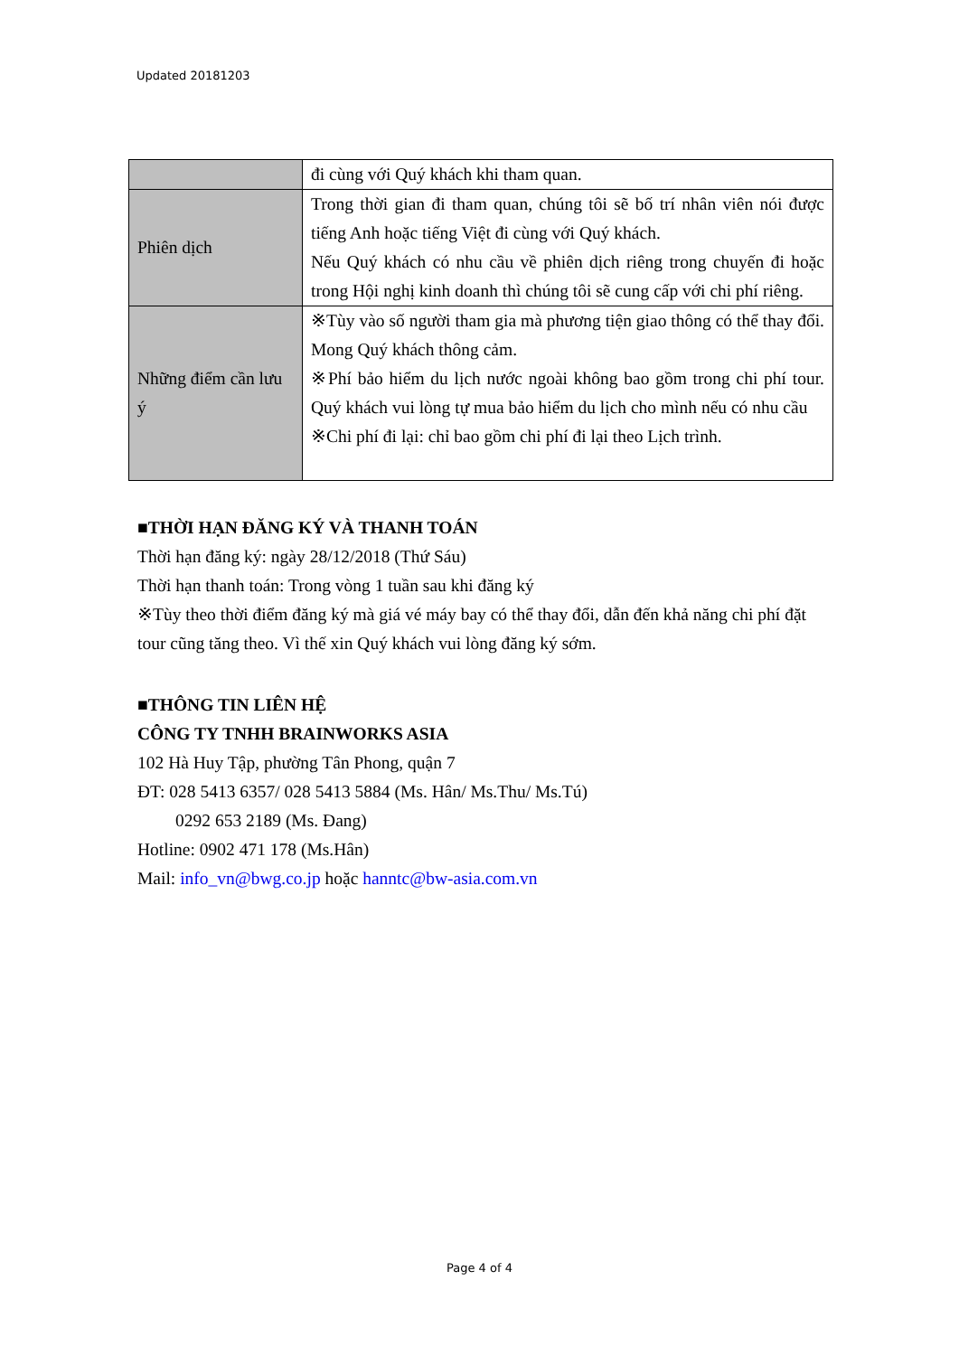Updated 20181203
| | đi cùng với Quý khách khi tham quan. |
| Phiên dịch | Trong thời gian đi tham quan, chúng tôi sẽ bố trí nhân viên nói được tiếng Anh hoặc tiếng Việt đi cùng với Quý khách. Nếu Quý khách có nhu cầu về phiên dịch riêng trong chuyến đi hoặc trong Hội nghị kinh doanh thì chúng tôi sẽ cung cấp với chi phí riêng. |
| Những điểm cần lưu ý | ※Tùy vào số người tham gia mà phương tiện giao thông có thể thay đổi. Mong Quý khách thông cảm. ※Phí bảo hiểm du lịch nước ngoài không bao gồm trong chi phí tour. Quý khách vui lòng tự mua bảo hiểm du lịch cho mình nếu có nhu cầu ※Chi phí đi lại: chỉ bao gồm chi phí đi lại theo Lịch trình. |
■THỜI HẠN ĐĂNG KÝ VÀ THANH TOÁN
Thời hạn đăng ký: ngày 28/12/2018 (Thứ Sáu)
Thời hạn thanh toán: Trong vòng 1 tuần sau khi đăng ký
※Tùy theo thời điểm đăng ký mà giá vé máy bay có thể thay đổi, dẫn đến khả năng chi phí đặt tour cũng tăng theo. Vì thế xin Quý khách vui lòng đăng ký sớm.
■THÔNG TIN LIÊN HỆ
CÔNG TY TNHH BRAINWORKS ASIA
102 Hà Huy Tập, phường Tân Phong, quận 7
ĐT: 028 5413 6357/ 028 5413 5884 (Ms. Hân/ Ms.Thu/ Ms.Tú)
0292 653 2189 (Ms. Đang)
Hotline: 0902 471 178 (Ms.Hân)
Mail: info_vn@bwg.co.jp hoặc hanntc@bw-asia.com.vn
Page 4 of 4